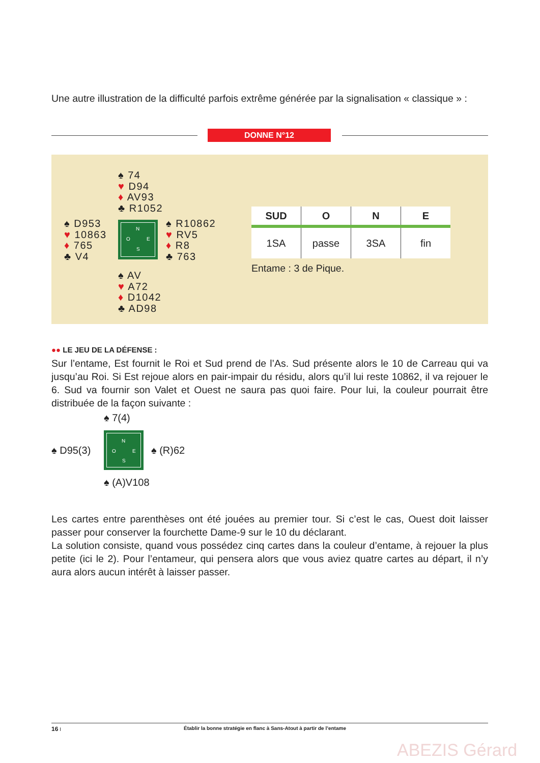Une autre illustration de la difficulté parfois extrême générée par la signalisation « classique » :
DONNE N°12
♠ 74
♥ D94
♦ AV93
♣ R1052
♠ D953
♥ 10863
♦ 765
♣ V4
N
O E
S
♠ R10862
♥ RV5
♦ R8
♣ 763
♠ AV
♥ A72
♦ D1042
♣ AD98
| SUD | O | N | E |
| --- | --- | --- | --- |
| 1SA | passe | 3SA | fin |
Entame : 3 de Pique.
●● LE JEU DE LA DÉFENSE :
Sur l’entame, Est fournit le Roi et Sud prend de l’As. Sud présente alors le 10 de Carreau qui va jusqu’au Roi. Si Est rejoue alors en pair-impair du résidu, alors qu’il lui reste 10862, il va rejouer le 6. Sud va fournir son Valet et Ouest ne saura pas quoi faire. Pour lui, la couleur pourrait être distribuée de la façon suivante :
♠ 7(4)
♠ D95(3)
N
O E
S
♠ (R)62
♠ (A)V108
Les cartes entre parenthèses ont été jouées au premier tour. Si c’est le cas, Ouest doit laisser passer pour conserver la fourchette Dame-9 sur le 10 du déclarant.
La solution consiste, quand vous possédez cinq cartes dans la couleur d’entame, à rejouer la plus petite (ici le 2). Pour l’entameur, qui pensera alors que vous aviez quatre cartes au départ, il n’y aura alors aucun intérêt à laisser passer.
16 I Établir la bonne stratégie en flanc à Sans-Atout à partir de l’entame
ABEZIS Gérard